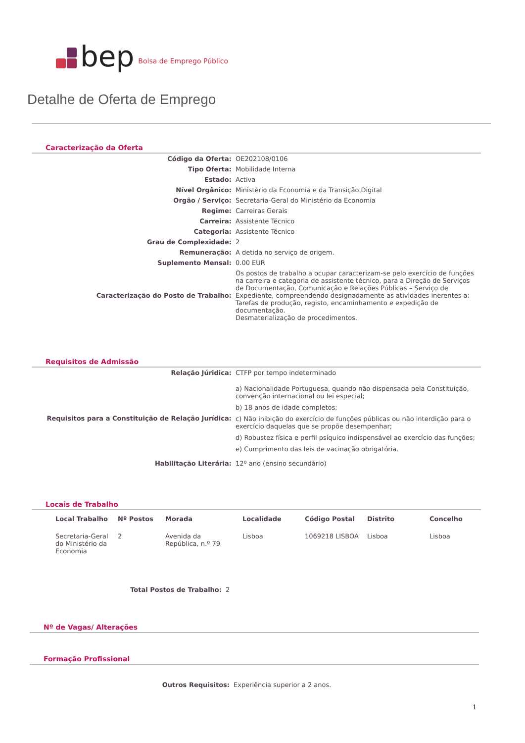bep Bolsa de Emprego Público
Detalhe de Oferta de Emprego
Caracterização da Oferta
| Código da Oferta: | OE202108/0106 |
| Tipo Oferta: | Mobilidade Interna |
| Estado: | Activa |
| Nível Orgânico: | Ministério da Economia e da Transição Digital |
| Orgão / Serviço: | Secretaria-Geral do Ministério da Economia |
| Regime: | Carreiras Gerais |
| Carreira: | Assistente Técnico |
| Categoria: | Assistente Técnico |
| Grau de Complexidade: | 2 |
| Remuneração: | A detida no serviço de origem. |
| Suplemento Mensal: | 0.00 EUR |
| Caracterização do Posto de Trabalho: | Os postos de trabalho a ocupar caracterizam-se pelo exercício de funções na carreira e categoria de assistente técnico, para a Direção de Serviços de Documentação, Comunicação e Relações Públicas – Serviço de Expediente, compreendendo designadamente as atividades inerentes a: Tarefas de produção, registo, encaminhamento e expedição de documentação. Desmaterialização de procedimentos. |
Requisitos de Admissão
| Relação Júridica: | CTFP por tempo indeterminado |
| Requisitos para a Constituição de Relação Jurídica: | a) Nacionalidade Portuguesa, quando não dispensada pela Constituição, convenção internacional ou lei especial; b) 18 anos de idade completos; c) Não inibição do exercício de funções públicas ou não interdição para o exercício daquelas que se propõe desempenhar; d) Robustez física e perfil psíquico indispensável ao exercício das funções; e) Cumprimento das leis de vacinação obrigatória. |
| Habilitação Literária: | 12º ano (ensino secundário) |
Locais de Trabalho
| Local Trabalho | Nº Postos | Morada | Localidade | Código Postal | Distrito | Concelho |
| --- | --- | --- | --- | --- | --- | --- |
| Secretaria-Geral do Ministério da Economia | 2 | Avenida da República, n.º 79 | Lisboa | 1069218 LISBOA | Lisboa | Lisboa |
| Total Postos de Trabalho: | 2 |
Nº de Vagas/ Alterações
Formação Profissional
| Outros Requisitos: | Experiência superior a 2 anos. |
1